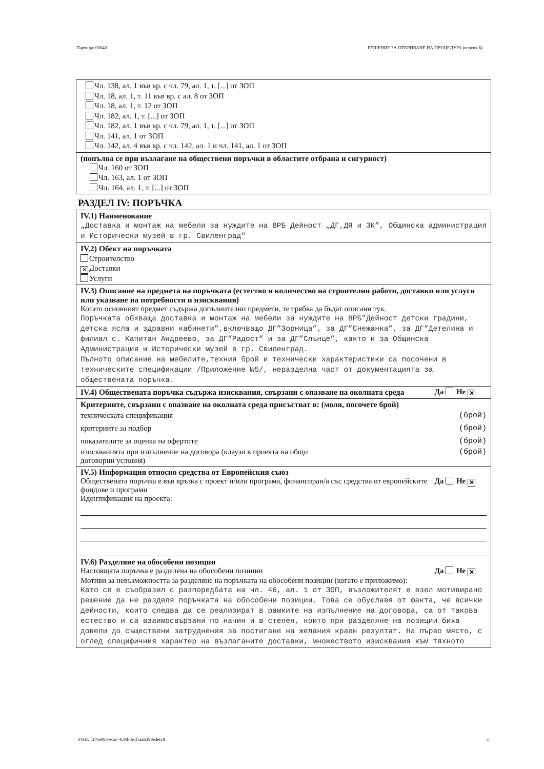Партида: 00040 РЕШЕНИЕ ЗА ОТКРИВАНЕ НА ПРОЦЕДУРА (версия 6)
Чл. 138, ал. 1 във вр. с чл. 79, ал. 1, т. [...] от ЗОП
Чл. 18, ал. 1, т. 11 във вр. с ал. 8 от ЗОП
Чл. 18, ал. 1, т. 12 от ЗОП
Чл. 182, ал. 1, т. [...] от ЗОП
Чл. 182, ал. 1 във вр. с чл. 79, ал. 1, т. [...] от ЗОП
Чл. 141, ал. 1 от ЗОП
Чл. 142, ал. 4 във вр. с чл. 142, ал. 1 и чл. 141, ал. 1 от ЗОП
(попълва се при възлагане на обществени поръчки в областите отбрана и сигурност)
Чл. 160 от ЗОП
Чл. 163, ал. 1 от ЗОП
Чл. 164, ал. 1, т. [...] от ЗОП
РАЗДЕЛ IV: ПОРЪЧКА
IV.1) Наименование
„Доставка и монтаж на мебели за нуждите на ВРБ Дейност „ДГ,ДЯ и ЗК”, Общинска администрация и Исторически музей в гр. Свиленград"
IV.2) Обект на поръчката
Строителство
✕ Доставки
Услуги
IV.3) Описание на предмета на поръчката (естество и количество на строителни работи, доставки или услуги или указване на потребности и изисквания)
Когато основният предмет съдържа допълнителни предмети, те трябва да бъдат описани тук.
Поръчката обхваща доставка и монтаж на мебели за нуждите на ВРБ”Дейност детски градини, детска ясла и здравни кабинети”,включващо ДГ”Зорница”, за ДГ”Снежанка”, за ДГ”Детелина и филиал с. Капитан Андреево, за ДГ”Радост” и за ДГ”Слънце”, както и за Общинска Администрация и Исторически музей в гр. Свиленград.
Пълното описание на мебелите,техния брой и технически характеристики са посочени в техническите спецификации /Приложение №5/, неразделна част от документацията за обществената поръчка.
IV.4) Обществената поръчка съдържа изисквания, свързани с опазване на околната среда Да Не ✕
Критериите, свързани с опазване на околната среда присъстват в: (моля, посочете брой)
техническата спецификация (брой)
критериите за подбор (брой)
показателите за оценка на офертите (брой)
изискванията при изпълнение на договора (клаузи в проекта на общи
договорни условия) (брой)
IV.5) Информация относно средства от Европейския съюз
Обществената поръчка е във връзка с проект и/или програма, финансиран/а със средства от европейските фондове и програми Да Не ✕
Идентификация на проекта:
IV.6) Разделяне на обособени позиции
Настоящата поръчка е разделена на обособени позиции Да Не ✕
Мотиви за невъзможността за разделяне на поръчката на обособени позиции (когато е приложимо):
Като се е съобразил с разпоредбата на чл. 46, ал. 1 от ЗОП, възложителят е взел мотивирано решение да не разделя поръчката на обособени позиции. Това се обуславя от факта, че всички дейности, които следва да се реализират в рамките на изпълнение на договора, са от такова естество и са взаимосвързани по начин и в степен, които при разделяне на позиции биха довели до съществени затруднения за постигане на желания краен резултат. На първо място, с оглед специфичния характер на възлаганите доставки, множеството изисквания към тяхното
УНП: f376e093-ecac-4c9d-8e1f-a26399edefc8 3